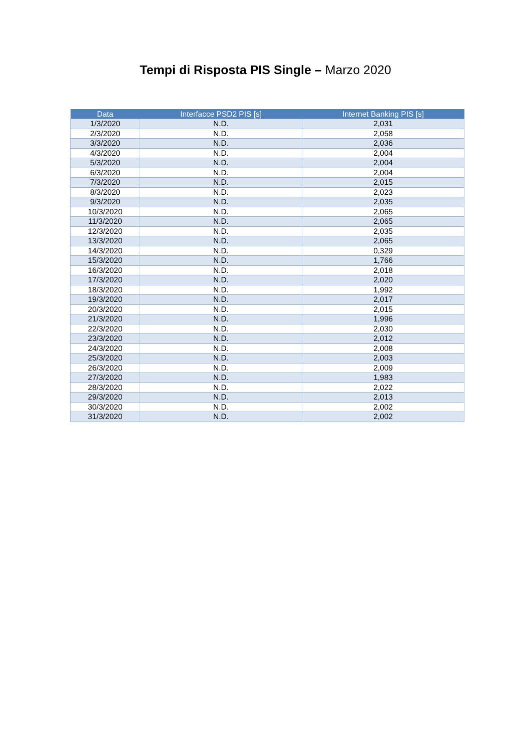Tempi di Risposta PIS Single – Marzo 2020
| Data | Interfacce PSD2 PIS [s] | Internet Banking PIS [s] |
| --- | --- | --- |
| 1/3/2020 | N.D. | 2,031 |
| 2/3/2020 | N.D. | 2,058 |
| 3/3/2020 | N.D. | 2,036 |
| 4/3/2020 | N.D. | 2,004 |
| 5/3/2020 | N.D. | 2,004 |
| 6/3/2020 | N.D. | 2,004 |
| 7/3/2020 | N.D. | 2,015 |
| 8/3/2020 | N.D. | 2,023 |
| 9/3/2020 | N.D. | 2,035 |
| 10/3/2020 | N.D. | 2,065 |
| 11/3/2020 | N.D. | 2,065 |
| 12/3/2020 | N.D. | 2,035 |
| 13/3/2020 | N.D. | 2,065 |
| 14/3/2020 | N.D. | 0,329 |
| 15/3/2020 | N.D. | 1,766 |
| 16/3/2020 | N.D. | 2,018 |
| 17/3/2020 | N.D. | 2,020 |
| 18/3/2020 | N.D. | 1,992 |
| 19/3/2020 | N.D. | 2,017 |
| 20/3/2020 | N.D. | 2,015 |
| 21/3/2020 | N.D. | 1,996 |
| 22/3/2020 | N.D. | 2,030 |
| 23/3/2020 | N.D. | 2,012 |
| 24/3/2020 | N.D. | 2,008 |
| 25/3/2020 | N.D. | 2,003 |
| 26/3/2020 | N.D. | 2,009 |
| 27/3/2020 | N.D. | 1,983 |
| 28/3/2020 | N.D. | 2,022 |
| 29/3/2020 | N.D. | 2,013 |
| 30/3/2020 | N.D. | 2,002 |
| 31/3/2020 | N.D. | 2,002 |